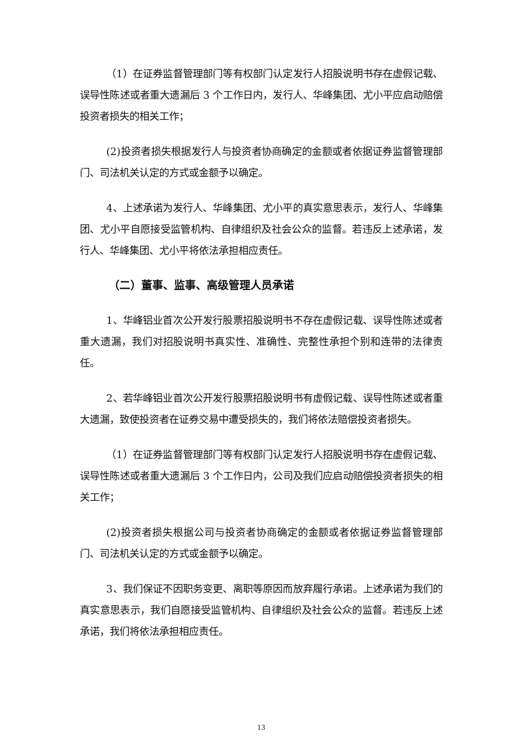（1）在证券监督管理部门等有权部门认定发行人招股说明书存在虚假记载、误导性陈述或者重大遗漏后 3 个工作日内，发行人、华峰集团、尤小平应启动赔偿投资者损失的相关工作；
(2)投资者损失根据发行人与投资者协商确定的金额或者依据证券监督管理部门、司法机关认定的方式或金额予以确定。
4、上述承诺为发行人、华峰集团、尤小平的真实意思表示，发行人、华峰集团、尤小平自愿接受监管机构、自律组织及社会公众的监督。若违反上述承诺，发行人、华峰集团、尤小平将依法承担相应责任。
（二）董事、监事、高级管理人员承诺
1、华峰铝业首次公开发行股票招股说明书不存在虚假记载、误导性陈述或者重大遗漏，我们对招股说明书真实性、准确性、完整性承担个别和连带的法律责任。
2、若华峰铝业首次公开发行股票招股说明书有虚假记载、误导性陈述或者重大遗漏，致使投资者在证券交易中遭受损失的，我们将依法赔偿投资者损失。
（1）在证券监督管理部门等有权部门认定发行人招股说明书存在虚假记载、误导性陈述或者重大遗漏后 3 个工作日内，公司及我们应启动赔偿投资者损失的相关工作；
(2)投资者损失根据公司与投资者协商确定的金额或者依据证券监督管理部门、司法机关认定的方式或金额予以确定。
3、我们保证不因职务变更、离职等原因而放弃履行承诺。上述承诺为我们的真实意思表示，我们自愿接受监管机构、自律组织及社会公众的监督。若违反上述承诺，我们将依法承担相应责任。
13